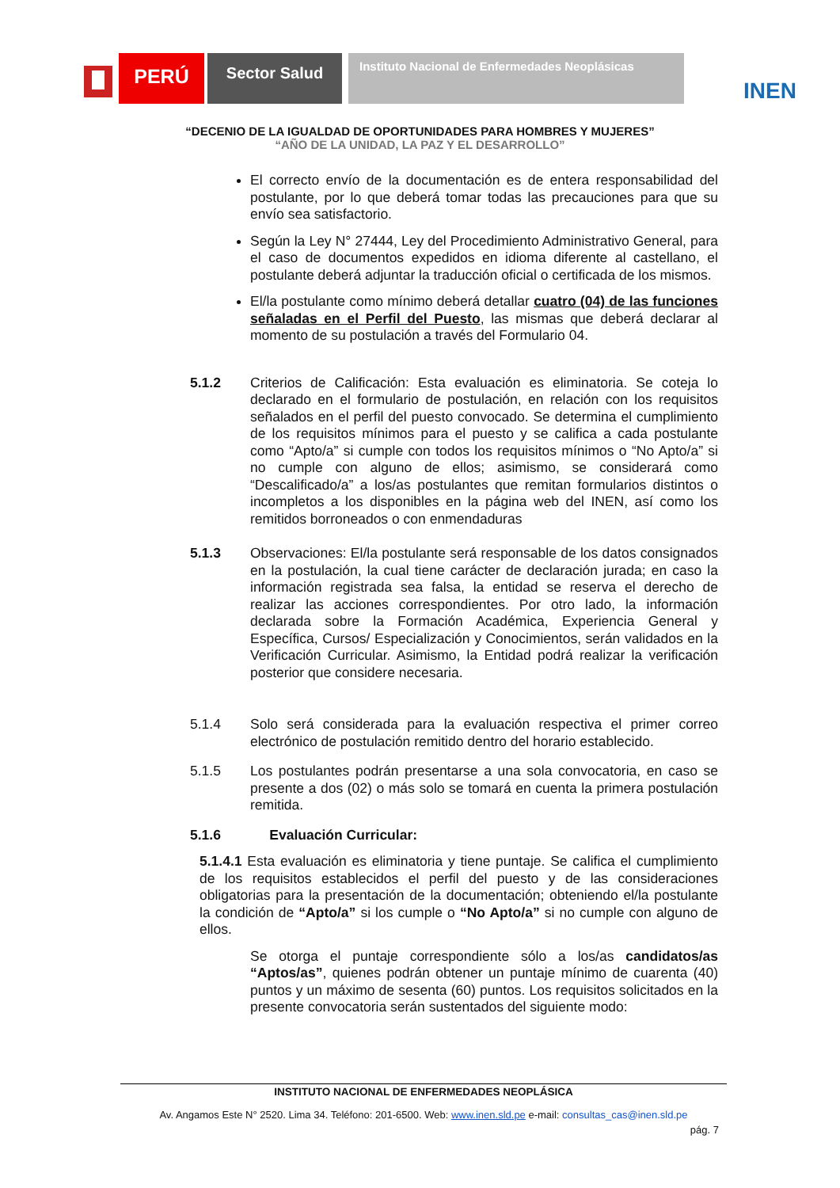PERÚ
Sector Salud
Instituto Nacional de Enfermedades Neoplásicas
INEN
“DECENIO DE LA IGUALDAD DE OPORTUNIDADES PARA HOMBRES Y MUJERES”
“AÑO DE LA UNIDAD, LA PAZ Y EL DESARROLLO”
El correcto envío de la documentación es de entera responsabilidad del postulante, por lo que deberá tomar todas las precauciones para que su envío sea satisfactorio.
Según la Ley N° 27444, Ley del Procedimiento Administrativo General, para el caso de documentos expedidos en idioma diferente al castellano, el postulante deberá adjuntar la traducción oficial o certificada de los mismos.
El/la postulante como mínimo deberá detallar cuatro (04) de las funciones señaladas en el Perfil del Puesto, las mismas que deberá declarar al momento de su postulación a través del Formulario 04.
5.1.2 Criterios de Calificación: Esta evaluación es eliminatoria. Se coteja lo declarado en el formulario de postulación, en relación con los requisitos señalados en el perfil del puesto convocado. Se determina el cumplimiento de los requisitos mínimos para el puesto y se califica a cada postulante como “Apto/a” si cumple con todos los requisitos mínimos o “No Apto/a” si no cumple con alguno de ellos; asimismo, se considerará como “Descalificado/a” a los/as postulantes que remitan formularios distintos o incompletos a los disponibles en la página web del INEN, así como los remitidos borroneados o con enmendaduras
5.1.3 Observaciones: El/la postulante será responsable de los datos consignados en la postulación, la cual tiene carácter de declaración jurada; en caso la información registrada sea falsa, la entidad se reserva el derecho de realizar las acciones correspondientes. Por otro lado, la información declarada sobre la Formación Académica, Experiencia General y Específica, Cursos/ Especialización y Conocimientos, serán validados en la Verificación Curricular. Asimismo, la Entidad podrá realizar la verificación posterior que considere necesaria.
5.1.4 Solo será considerada para la evaluación respectiva el primer correo electrónico de postulación remitido dentro del horario establecido.
5.1.5 Los postulantes podrán presentarse a una sola convocatoria, en caso se presente a dos (02) o más solo se tomará en cuenta la primera postulación remitida.
5.1.6 Evaluación Curricular:
5.1.4.1 Esta evaluación es eliminatoria y tiene puntaje. Se califica el cumplimiento de los requisitos establecidos el perfil del puesto y de las consideraciones obligatorias para la presentación de la documentación; obteniendo el/la postulante la condición de “Apto/a” si los cumple o “No Apto/a” si no cumple con alguno de ellos.
Se otorga el puntaje correspondiente sólo a los/as candidatos/as “Aptos/as”, quienes podrán obtener un puntaje mínimo de cuarenta (40) puntos y un máximo de sesenta (60) puntos. Los requisitos solicitados en la presente convocatoria serán sustentados del siguiente modo:
INSTITUTO NACIONAL DE ENFERMEDADES NEOPLÁSICA
Av. Angamos Este N° 2520. Lima 34. Teléfono: 201-6500. Web: www.inen.sld.pe e-mail: consultas_cas@inen.sld.pe
pág. 7